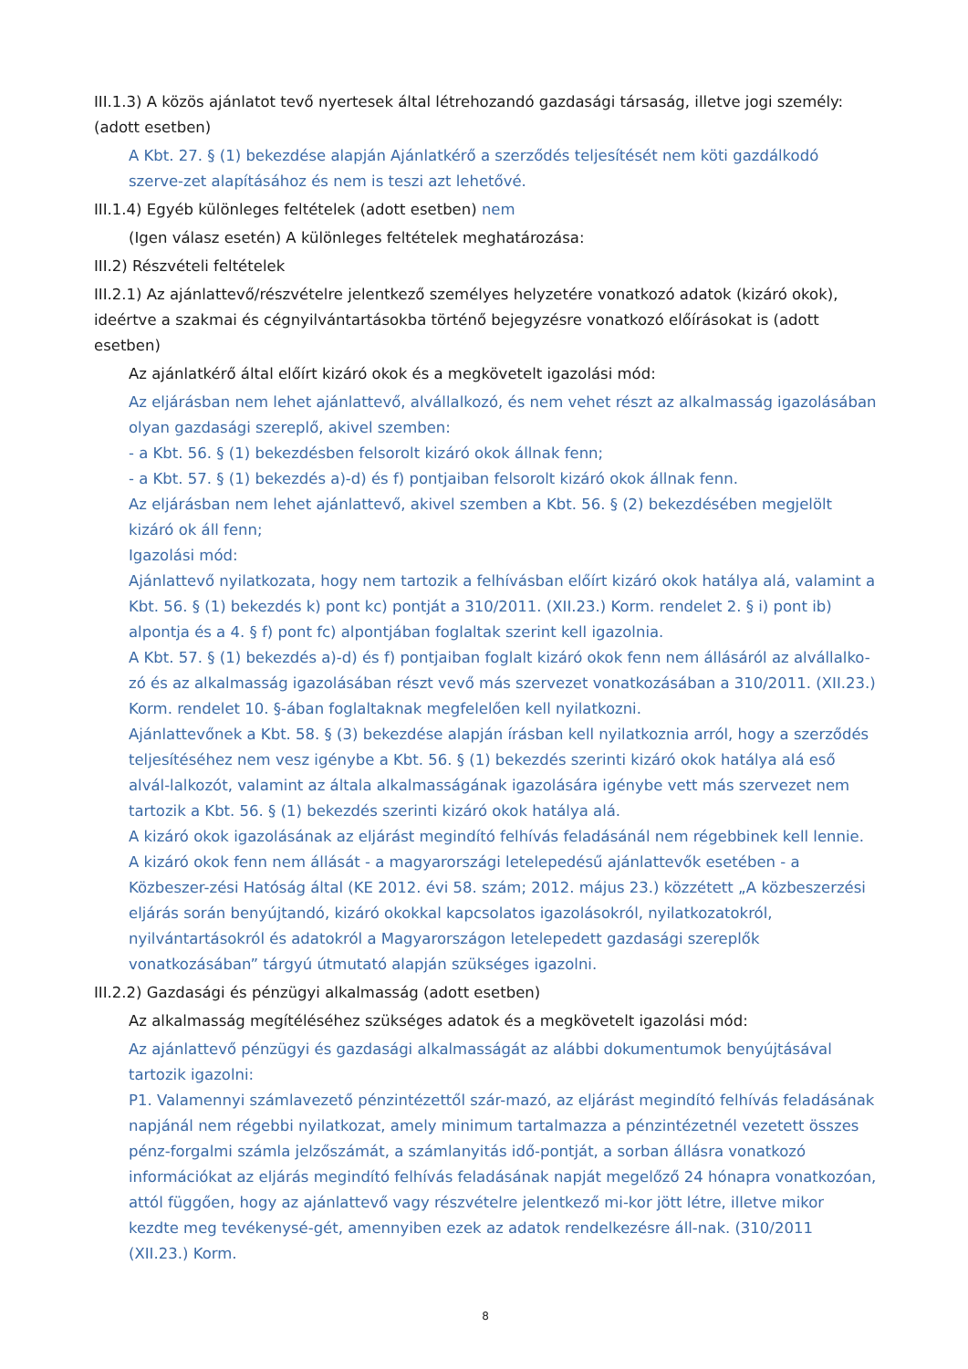III.1.3) A közös ajánlatot tevő nyertesek által létrehozandó gazdasági társaság, illetve jogi személy: (adott esetben)
A Kbt. 27. § (1) bekezdése alapján Ajánlatkérő a szerződés teljesítését nem köti gazdálkodó szerve-zet alapításához és nem is teszi azt lehetővé.
III.1.4) Egyéb különleges feltételek (adott esetben) nem
(Igen válasz esetén) A különleges feltételek meghatározása:
III.2) Részvételi feltételek
III.2.1) Az ajánlattevő/részvételre jelentkező személyes helyzetére vonatkozó adatok (kizáró okok), ideértve a szakmai és cégnyilvántartásokba történő bejegyzésre vonatkozó előírásokat is (adott esetben)
Az ajánlatkérő által előírt kizáró okok és a megkövetelt igazolási mód:
Az eljárásban nem lehet ajánlattevő, alvállalkozó, és nem vehet részt az alkalmasság igazolásában olyan gazdasági szereplő, akivel szemben:
- a Kbt. 56. § (1) bekezdésben felsorolt kizáró okok állnak fenn;
- a Kbt. 57. § (1) bekezdés a)-d) és f) pontjaiban felsorolt kizáró okok állnak fenn.
Az eljárásban nem lehet ajánlattevő, akivel szemben a Kbt. 56. § (2) bekezdésében megjelölt kizáró ok áll fenn;
Igazolási mód:
Ajánlattevő nyilatkozata, hogy nem tartozik a felhívásban előírt kizáró okok hatálya alá, valamint a Kbt. 56. § (1) bekezdés k) pont kc) pontját a 310/2011. (XII.23.) Korm. rendelet 2. § i) pont ib) alpontja és a 4. § f) pont fc) alpontjában foglaltak szerint kell igazolnia.
A Kbt. 57. § (1) bekezdés a)-d) és f) pontjaiban foglalt kizáró okok fenn nem állásáról az alvállalko-zó és az alkalmasság igazolásában részt vevő más szervezet vonatkozásában a 310/2011. (XII.23.) Korm. rendelet 10. §-ában foglaltaknak megfelelően kell nyilatkozni.
Ajánlattevőnek a Kbt. 58. § (3) bekezdése alapján írásban kell nyilatkoznia arról, hogy a szerződés teljesítéséhez nem vesz igénybe a Kbt. 56. § (1) bekezdés szerinti kizáró okok hatálya alá eső alvál-lalkozót, valamint az általa alkalmasságának igazolására igénybe vett más szervezet nem tartozik a Kbt. 56. § (1) bekezdés szerinti kizáró okok hatálya alá.
A kizáró okok igazolásának az eljárást megindító felhívás feladásánál nem régebbinek kell lennie.
A kizáró okok fenn nem állását - a magyarországi letelepedésű ajánlattevők esetében - a Közbeszer-zési Hatóság által (KE 2012. évi 58. szám; 2012. május 23.) közzétett „A közbeszerzési eljárás során benyújtandó, kizáró okokkal kapcsolatos igazolásokról, nyilatkozatokról, nyilvántartásokról és adatokról a Magyarországon letelepedett gazdasági szereplők vonatkozásában” tárgyú útmutató alapján szükséges igazolni.
III.2.2) Gazdasági és pénzügyi alkalmasság (adott esetben)
Az alkalmasság megítéléséhez szükséges adatok és a megkövetelt igazolási mód:
Az ajánlattevő pénzügyi és gazdasági alkalmasságát az alábbi dokumentumok benyújtásával tartozik igazolni:
P1. Valamennyi számlavezető pénzintézettől szár-mazó, az eljárást megindító felhívás feladásának napjánál nem régebbi nyilatkozat, amely minimum tartalmazza a pénzintézetnél vezetett összes pénz-forgalmi számla jelzőszámát, a számlanyitás idő-pontját, a sorban állásra vonatkozó információkat az eljárás megindító felhívás feladásának napját megelőző 24 hónapra vonatkozóan, attól függően, hogy az ajánlattevő vagy részvételre jelentkező mi-kor jött létre, illetve mikor kezdte meg tevékenysé-gét, amennyiben ezek az adatok rendelkezésre áll-nak. (310/2011 (XII.23.) Korm.
8